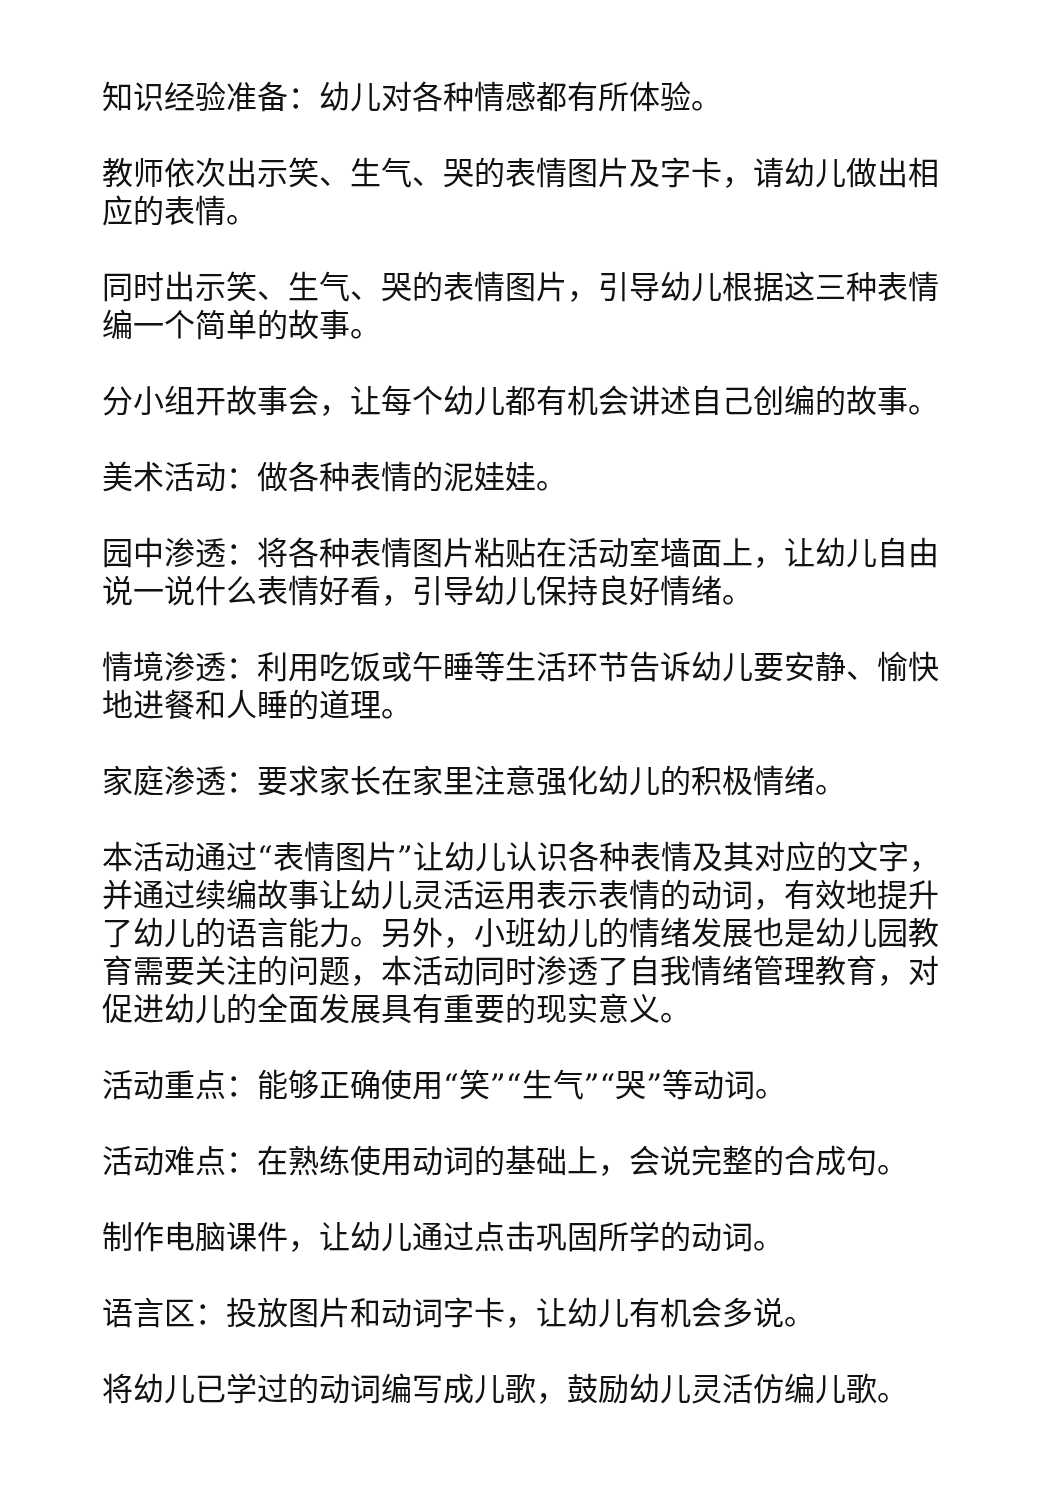知识经验准备：幼儿对各种情感都有所体验。
教师依次出示笑、生气、哭的表情图片及字卡，请幼儿做出相应的表情。
同时出示笑、生气、哭的表情图片，引导幼儿根据这三种表情编一个简单的故事。
分小组开故事会，让每个幼儿都有机会讲述自己创编的故事。
美术活动：做各种表情的泥娃娃。
园中渗透：将各种表情图片粘贴在活动室墙面上，让幼儿自由说一说什么表情好看，引导幼儿保持良好情绪。
情境渗透：利用吃饭或午睡等生活环节告诉幼儿要安静、愉快地进餐和人睡的道理。
家庭渗透：要求家长在家里注意强化幼儿的积极情绪。
本活动通过“表情图片”让幼儿认识各种表情及其对应的文字，并通过续编故事让幼儿灵活运用表示表情的动词，有效地提升了幼儿的语言能力。另外，小班幼儿的情绪发展也是幼儿园教育需要关注的问题，本活动同时渗透了自我情绪管理教育，对促进幼儿的全面发展具有重要的现实意义。
活动重点：能够正确使用“笑”“生气”“哭”等动词。
活动难点：在熟练使用动词的基础上，会说完整的合成句。
制作电脑课件，让幼儿通过点击巩固所学的动词。
语言区：投放图片和动词字卡，让幼儿有机会多说。
将幼儿已学过的动词编写成儿歌，鼓励幼儿灵活仿编儿歌。